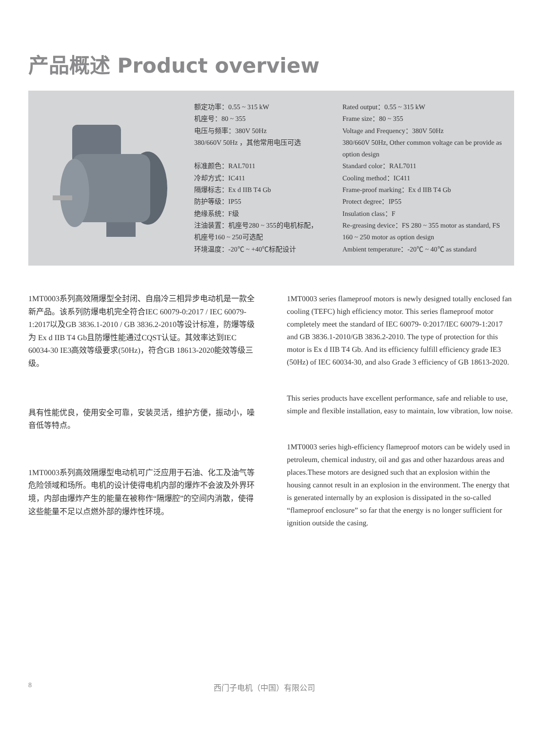产品概述 Product overview
额定功率：0.55 ~ 315 kW
机座号：80 ~ 355
电压与频率：380V 50Hz
380/660V 50Hz ，其他常用电压可选
标准颜色：RAL7011
冷却方式：IC411
隔爆标志：Ex d IIB T4 Gb
防护等级：IP55
绝缘系统：F级
注油装置：机座号280 ~ 355的电机标配，
机座号160 ~ 250可选配
环境温度：-20℃ ~ +40℃标配设计
Rated output：0.55 ~ 315 kW
Frame size：80 ~ 355
Voltage and Frequency：380V 50Hz
380/660V 50Hz, Other common voltage can be provide as option design
Standard color：RAL7011
Cooling method：IC411
Frame-proof marking：Ex d IIB T4 Gb
Protect degree：IP55
Insulation class：F
Re-greasing device：FS 280 ~ 355 motor as standard, FS 160 ~ 250 motor as option design
Ambient temperature：-20℃ ~ 40℃ as standard
1MT0003系列高效隔爆型全封闭、自扇冷三相异步电动机是一款全新产品。该系列防爆电机完全符合IEC 60079-0:2017 / IEC 60079-1:2017以及GB 3836.1-2010 / GB 3836.2-2010等设计标准，防爆等级为 Ex d IIB T4 Gb且防爆性能通过CQST认证。其效率达到IEC 60034-30 IE3高效等级要求(50Hz)，符合GB 18613-2020能效等级三级。
具有性能优良，使用安全可靠，安装灵活，维护方便，振动小，噪音低等特点。
1MT0003系列高效隔爆型电动机可广泛应用于石油、化工及油气等危险领域和场所。电机的设计使得电机内部的爆炸不会波及外界环境，内部由爆炸产生的能量在被称作“隔爆腔”的空间内消散，使得这些能量不足以点燃外部的爆炸性环境。
1MT0003 series flameproof motors is newly designed totally enclosed fan cooling (TEFC) high efficiency motor. This series flameproof motor completely meet the standard of IEC 60079- 0:2017/IEC 60079-1:2017 and GB 3836.1-2010/GB 3836.2-2010. The type of protection for this motor is Ex d IIB T4 Gb. And its efficiency fulfill efficiency grade IE3 (50Hz) of IEC 60034-30, and also Grade 3 efficiency of GB 18613-2020.
This series products have excellent performance, safe and reliable to use, simple and flexible installation, easy to maintain, low vibration, low noise.
1MT0003 series high-efficiency flameproof motors can be widely used in petroleum, chemical industry, oil and gas and other hazardous areas and places.These motors are designed such that an explosion within the housing cannot result in an explosion in the environment. The energy that is generated internally by an explosion is dissipated in the so-called “flameproof enclosure” so far that the energy is no longer sufficient for ignition outside the casing.
8 西门子电机（中国）有限公司